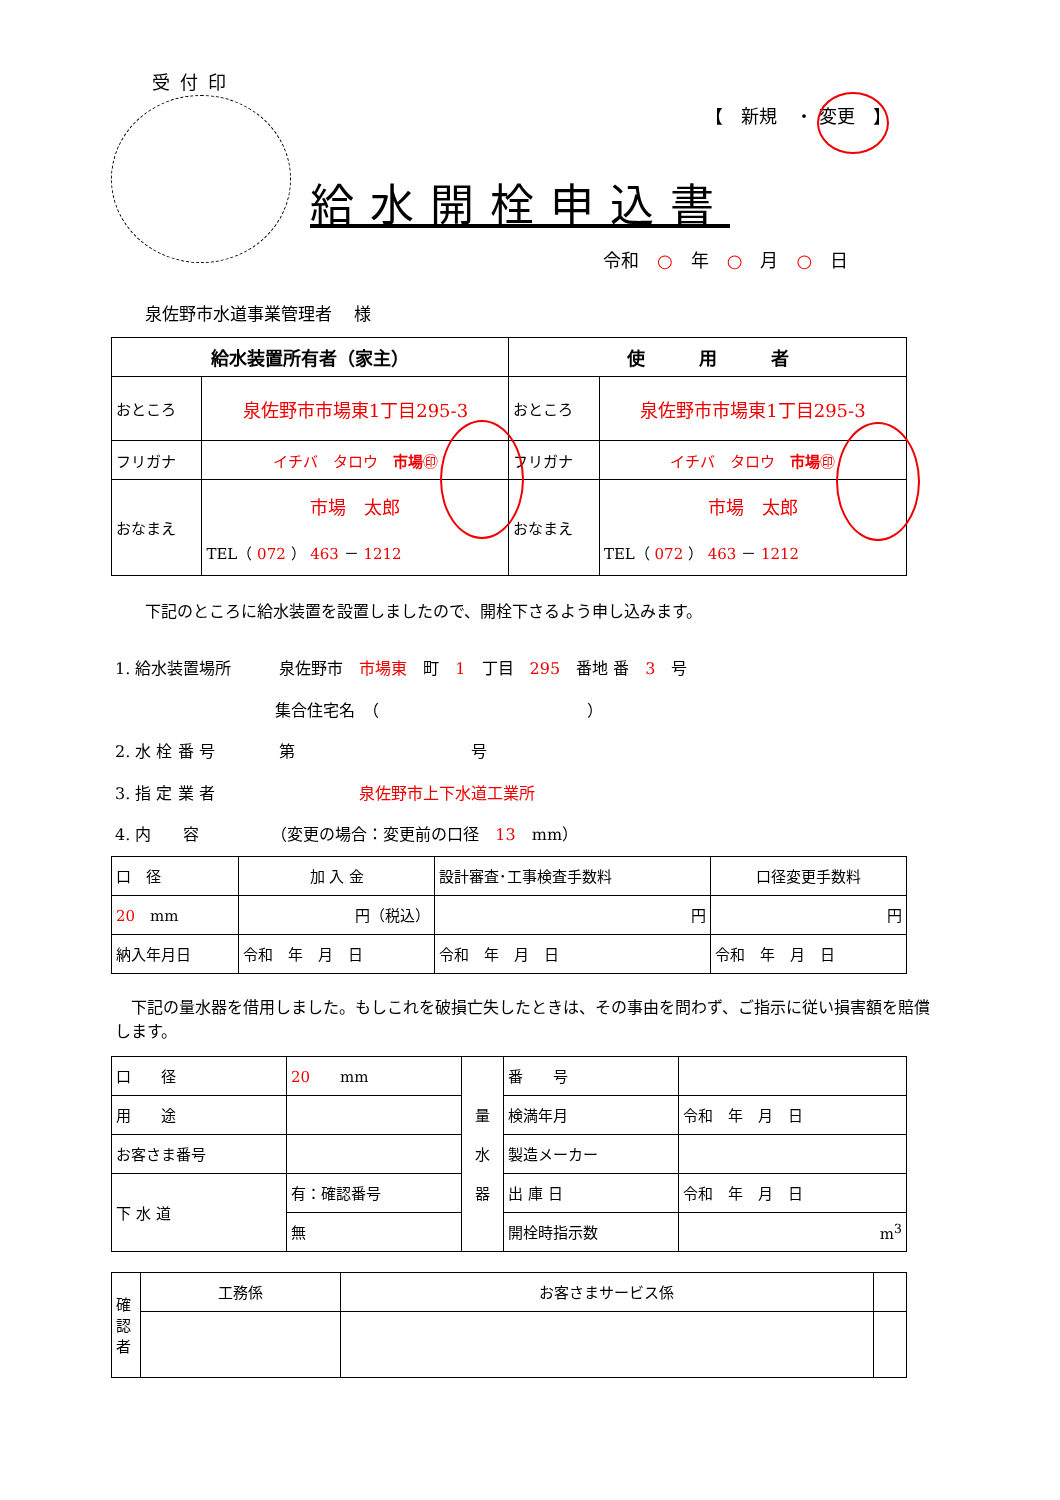受付印
【　新規　・ 変更　】
給水開栓申込書
令和　○　年　○　月　○　日
泉佐野市水道事業管理者　 様
| 給水装置所有者（家主） | | 使 用 者 | |
| --- | --- | --- | --- |
| おところ | 泉佐野市市場東1丁目295-3 | おところ | 泉佐野市市場東1丁目295-3 |
| フリガナ | イチバ タロウ 市場 ㊞ | フリガナ | イチバ タロウ 市場 ㊞ |
| おなまえ | 市場 太郎 TEL（ 072 ） 463 － 1212 | おなまえ | 市場 太郎 TEL（ 072 ） 463 － 1212 |
下記のところに給水装置を設置しましたので、開栓下さるよう申し込みます。
1. 給水装置場所　　　泉佐野市　市場東　町　1　丁目　295　番地 番　3　号
　　　　　　　　　　集合住宅名　（　　　　　　　　　　　　　）
2. 水 栓 番 号　　　　第　　　　　　　　　　　号
3. 指 定 業 者　　　　　　　　　泉佐野市上下水道工業所
4. 内　　容　　　　　（変更の場合：変更前の口径　13　mm）
| 口 径 | 加 入 金 | 設計審査･工事検査手数料 | 口径変更手数料 |
| 20 mm | 円（税込） | 円 | 円 |
| 納入年月日 | 令和 年 月 日 | 令和 年 月 日 | 令和 年 月 日 |
　下記の量水器を借用しました。もしこれを破損亡失したときは、その事由を問わず、ご指示に従い損害額を賠償します。
| 口 径 | 20 mm | 量 水 器 | 番 号 | |
| 用 途 | | | 検満年月 | 令和 年 月 日 |
| お客さま番号 | | | 製造メーカー | |
| 下 水 道 | 有：確認番号 | | 出 庫 日 | 令和 年 月 日 |
| | 無 | | 開栓時指示数 | m<sup>3</sup> |
| 確 認 者 | 工務係 | お客さまサービス係 | |